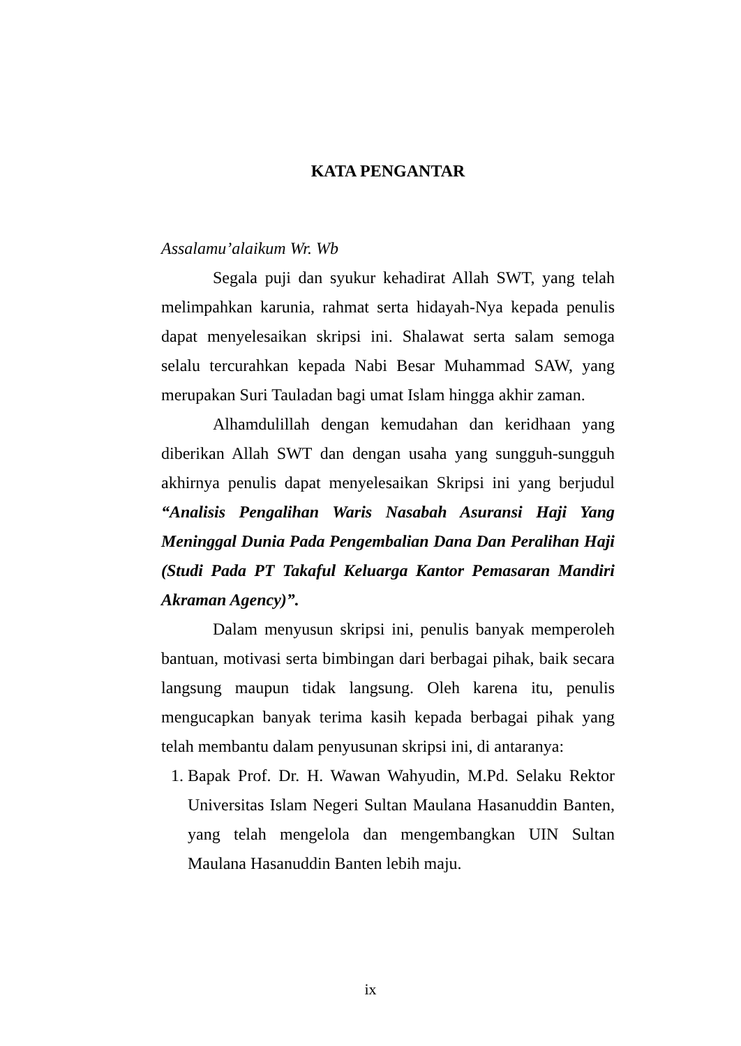KATA PENGANTAR
Assalamu’alaikum Wr. Wb
Segala puji dan syukur kehadirat Allah SWT, yang telah melimpahkan karunia, rahmat serta hidayah-Nya kepada penulis dapat menyelesaikan skripsi ini. Shalawat serta salam semoga selalu tercurahkan kepada Nabi Besar Muhammad SAW, yang merupakan Suri Tauladan bagi umat Islam hingga akhir zaman.
Alhamdulillah dengan kemudahan dan keridhaan yang diberikan Allah SWT dan dengan usaha yang sungguh-sungguh akhirnya penulis dapat menyelesaikan Skripsi ini yang berjudul “Analisis Pengalihan Waris Nasabah Asuransi Haji Yang Meninggal Dunia Pada Pengembalian Dana Dan Peralihan Haji (Studi Pada PT Takaful Keluarga Kantor Pemasaran Mandiri Akraman Agency)”.
Dalam menyusun skripsi ini, penulis banyak memperoleh bantuan, motivasi serta bimbingan dari berbagai pihak, baik secara langsung maupun tidak langsung. Oleh karena itu, penulis mengucapkan banyak terima kasih kepada berbagai pihak yang telah membantu dalam penyusunan skripsi ini, di antaranya:
1. Bapak Prof. Dr. H. Wawan Wahyudin, M.Pd. Selaku Rektor Universitas Islam Negeri Sultan Maulana Hasanuddin Banten, yang telah mengelola dan mengembangkan UIN Sultan Maulana Hasanuddin Banten lebih maju.
ix